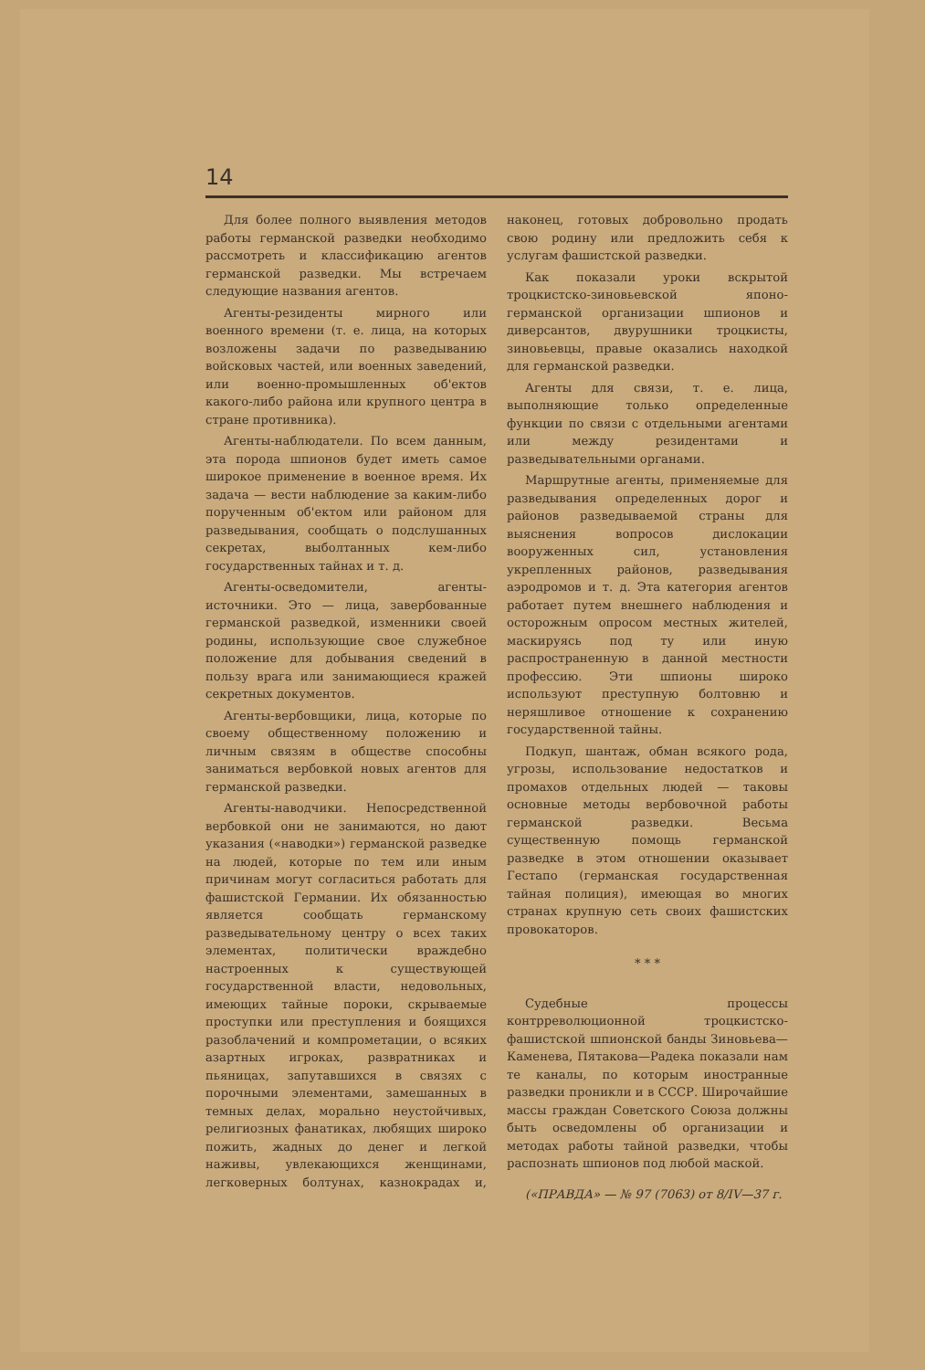14
Для более полного выявления методов работы германской разведки необходимо рассмотреть и классификацию агентов германской разведки. Мы встречаем следующие названия агентов.
Агенты-резиденты мирного или военного времени (т. е. лица, на которых возложены задачи по разведыванию войсковых частей, или военных заведений, или военно-промышленных об'ектов какого-либо района или крупного центра в стране противника).
Агенты-наблюдатели. По всем данным, эта порода шпионов будет иметь самое широкое применение в военное время. Их задача — вести наблюдение за каким-либо порученным об'ектом или районом для разведывания, сообщать о подслушанных секретах, выболтанных кем-либо государственных тайнах и т. д.
Агенты-осведомители, агенты-источники. Это — лица, завербованные германской разведкой, изменники своей родины, использующие свое служебное положение для добывания сведений в пользу врага или занимающиеся кражей секретных документов.
Агенты-вербовщики, лица, которые по своему общественному положению и личным связям в обществе способны заниматься вербовкой новых агентов для германской разведки.
Агенты-наводчики. Непосредственной вербовкой они не занимаются, но дают указания («наводки») германской разведке на людей, которые по тем или иным причинам могут согласиться работать для фашистской Германии. Их обязанностью является сообщать германскому разведывательному центру о всех таких элементах, политически враждебно настроенных к существующей государственной власти, недовольных, имеющих тайные пороки, скрываемые проступки или преступления и боящихся разоблачений и компрометации, о всяких азартных игроках, развратниках и пьяницах, запутавшихся в связях с порочными элементами, замешанных в темных делах, морально неустойчивых, религиозных фанатиках, любящих широко пожить, жадных до денег и легкой наживы, увлекающихся женщинами, легковерных болтунах, казнокрадах и, наконец, готовых добровольно продать свою родину или предложить себя к услугам фашистской разведки.
Как показали уроки вскрытой троцкистско-зиновьевской японо-германской организации шпионов и диверсантов, двурушники троцкисты, зиновьевцы, правые оказались находкой для германской разведки.
Агенты для связи, т. е. лица, выполняющие только определенные функции по связи с отдельными агентами или между резидентами и разведывательными органами.
Маршрутные агенты, применяемые для разведывания определенных дорог и районов разведываемой страны для выяснения вопросов дислокации вооруженных сил, установления укрепленных районов, разведывания аэродромов и т. д. Эта категория агентов работает путем внешнего наблюдения и осторожным опросом местных жителей, маскируясь под ту или иную распространенную в данной местности профессию. Эти шпионы широко используют преступную болтовню и неряшливое отношение к сохранению государственной тайны.
Подкуп, шантаж, обман всякого рода, угрозы, использование недостатков и промахов отдельных людей — таковы основные методы вербовочной работы германской разведки. Весьма существенную помощь германской разведке в этом отношении оказывает Гестапо (германская государственная тайная полиция), имеющая во многих странах крупную сеть своих фашистских провокаторов.
* * *
Судебные процессы контрреволюционной троцкистско-фашистской шпионской банды Зиновьева—Каменева, Пятакова—Радека показали нам те каналы, по которым иностранные разведки проникли и в СССР. Широчайшие массы граждан Советского Союза должны быть осведомлены об организации и методах работы тайной разведки, чтобы распознать шпионов под любой маской.
(«ПРАВДА» — № 97 (7063) от 8/IV—37 г.